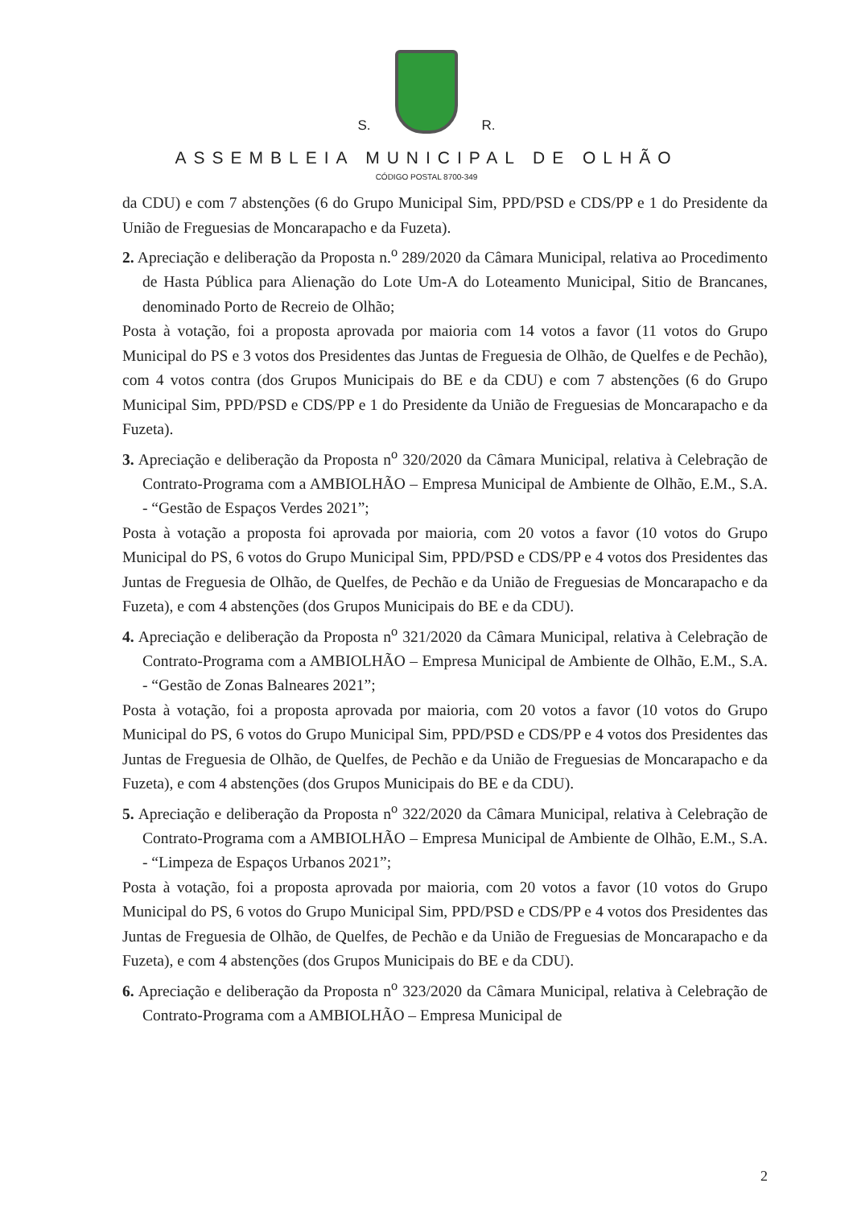S.
R.
ASSEMBLEIA MUNICIPAL DE OLHÃO
CÓDIGO POSTAL 8700-349
da CDU) e com 7 abstenções (6 do Grupo Municipal Sim, PPD/PSD e CDS/PP e 1 do Presidente da União de Freguesias de Moncarapacho e da Fuzeta).
2. Apreciação e deliberação da Proposta n.<sup>o</sup> 289/2020 da Câmara Municipal, relativa ao Procedimento de Hasta Pública para Alienação do Lote Um-A do Loteamento Municipal, Sitio de Brancanes, denominado Porto de Recreio de Olhão;
Posta à votação, foi a proposta aprovada por maioria com 14 votos a favor (11 votos do Grupo Municipal do PS e 3 votos dos Presidentes das Juntas de Freguesia de Olhão, de Quelfes e de Pechão), com 4 votos contra (dos Grupos Municipais do BE e da CDU) e com 7 abstenções (6 do Grupo Municipal Sim, PPD/PSD e CDS/PP e 1 do Presidente da União de Freguesias de Moncarapacho e da Fuzeta).
3. Apreciação e deliberação da Proposta n<sup>o</sup> 320/2020 da Câmara Municipal, relativa à Celebração de Contrato-Programa com a AMBIOLHÃO – Empresa Municipal de Ambiente de Olhão, E.M., S.A. - “Gestão de Espaços Verdes 2021”;
Posta à votação a proposta foi aprovada por maioria, com 20 votos a favor (10 votos do Grupo Municipal do PS, 6 votos do Grupo Municipal Sim, PPD/PSD e CDS/PP e 4 votos dos Presidentes das Juntas de Freguesia de Olhão, de Quelfes, de Pechão e da União de Freguesias de Moncarapacho e da Fuzeta), e com 4 abstenções (dos Grupos Municipais do BE e da CDU).
4. Apreciação e deliberação da Proposta n<sup>o</sup> 321/2020 da Câmara Municipal, relativa à Celebração de Contrato-Programa com a AMBIOLHÃO – Empresa Municipal de Ambiente de Olhão, E.M., S.A. - “Gestão de Zonas Balneares 2021”;
Posta à votação, foi a proposta aprovada por maioria, com 20 votos a favor (10 votos do Grupo Municipal do PS, 6 votos do Grupo Municipal Sim, PPD/PSD e CDS/PP e 4 votos dos Presidentes das Juntas de Freguesia de Olhão, de Quelfes, de Pechão e da União de Freguesias de Moncarapacho e da Fuzeta), e com 4 abstenções (dos Grupos Municipais do BE e da CDU).
5. Apreciação e deliberação da Proposta n<sup>o</sup> 322/2020 da Câmara Municipal, relativa à Celebração de Contrato-Programa com a AMBIOLHÃO – Empresa Municipal de Ambiente de Olhão, E.M., S.A. - “Limpeza de Espaços Urbanos 2021”;
Posta à votação, foi a proposta aprovada por maioria, com 20 votos a favor (10 votos do Grupo Municipal do PS, 6 votos do Grupo Municipal Sim, PPD/PSD e CDS/PP e 4 votos dos Presidentes das Juntas de Freguesia de Olhão, de Quelfes, de Pechão e da União de Freguesias de Moncarapacho e da Fuzeta), e com 4 abstenções (dos Grupos Municipais do BE e da CDU).
6. Apreciação e deliberação da Proposta n<sup>o</sup> 323/2020 da Câmara Municipal, relativa à Celebração de Contrato-Programa com a AMBIOLHÃO – Empresa Municipal de
2